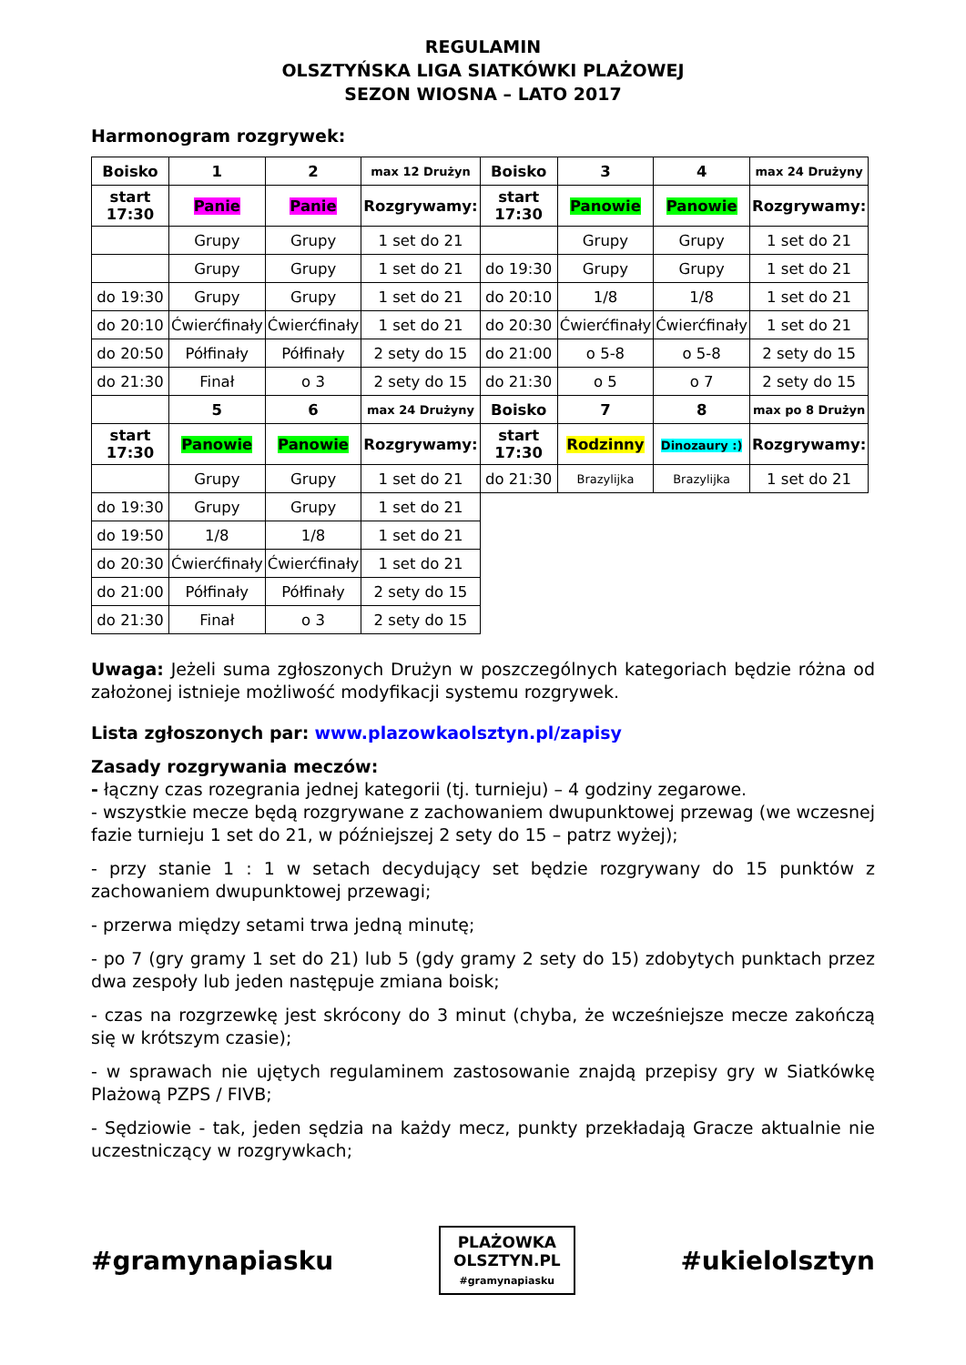REGULAMIN
OLSZTYŃSKA LIGA SIATKÓWKI PLAŻOWEJ
SEZON WIOSNA – LATO 2017
Harmonogram rozgrywek:
| Boisko | 1 | 2 | max 12 Drużyn | Boisko | 3 | 4 | max 24 Drużyny |
| --- | --- | --- | --- | --- | --- | --- | --- |
| start 17:30 | Panie | Panie | Rozgrywamy: | start 17:30 | Panowie | Panowie | Rozgrywamy: |
| | Grupy | Grupy | 1 set do 21 | | Grupy | Grupy | 1 set do 21 |
| | Grupy | Grupy | 1 set do 21 | do 19:30 | Grupy | Grupy | 1 set do 21 |
| do 19:30 | Grupy | Grupy | 1 set do 21 | do 20:10 | 1/8 | 1/8 | 1 set do 21 |
| do 20:10 | Ćwierćfinały | Ćwierćfinały | 1 set do 21 | do 20:30 | Ćwierćfinały | Ćwierćfinały | 1 set do 21 |
| do 20:50 | Półfinały | Półfinały | 2 sety do 15 | do 21:00 | o 5-8 | o 5-8 | 2 sety do 15 |
| do 21:30 | Finał | o 3 | 2 sety do 15 | do 21:30 | o 5 | o 7 | 2 sety do 15 |
| | 5 | 6 | max 24 Drużyny | Boisko | 7 | 8 | max po 8 Drużyn |
| start 17:30 | Panowie | Panowie | Rozgrywamy: | start 17:30 | Rodzinny | Dinozaury :) | Rozgrywamy: |
| | Grupy | Grupy | 1 set do 21 | do 21:30 | Brazylijka | Brazylijka | 1 set do 21 |
| do 19:30 | Grupy | Grupy | 1 set do 21 | | | | |
| do 19:50 | 1/8 | 1/8 | 1 set do 21 | | | | |
| do 20:30 | Ćwierćfinały | Ćwierćfinały | 1 set do 21 | | | | |
| do 21:00 | Półfinały | Półfinały | 2 sety do 15 | | | | |
| do 21:30 | Finał | o 3 | 2 sety do 15 | | | | |
Uwaga: Jeżeli suma zgłoszonych Drużyn w poszczególnych kategoriach będzie różna od założonej istnieje możliwość modyfikacji systemu rozgrywek.
Lista zgłoszonych par: www.plazowkaolsztyn.pl/zapisy
Zasady rozgrywania meczów:
- łączny czas rozegrania jednej kategorii (tj. turnieju) – 4 godziny zegarowe.
- wszystkie mecze będą rozgrywane z zachowaniem dwupunktowej przewag (we wczesnej fazie turnieju 1 set do 21, w późniejszej 2 sety do 15 – patrz wyżej);
- przy stanie 1 : 1 w setach decydujący set będzie rozgrywany do 15 punktów z zachowaniem dwupunktowej przewagi;
- przerwa między setami trwa jedną minutę;
- po 7 (gry gramy 1 set do 21) lub 5 (gdy gramy 2 sety do 15) zdobytych punktach przez dwa zespoły lub jeden następuje zmiana boisk;
- czas na rozgrzewkę jest skrócony do 3 minut (chyba, że wcześniejsze mecze zakończą się w krótszym czasie);
- w sprawach nie ujętych regulaminem zastosowanie znajdą przepisy gry w Siatkówkę Plażową PZPS / FIVB;
- Sędziowie - tak, jeden sędzia na każdy mecz, punkty przekładają Gracze aktualnie nie uczestniczący w rozgrywkach;
#gramynapiasku PLAŻOWKA
OLSZTYN.PL
#gramynapiasku #ukielolsztyn